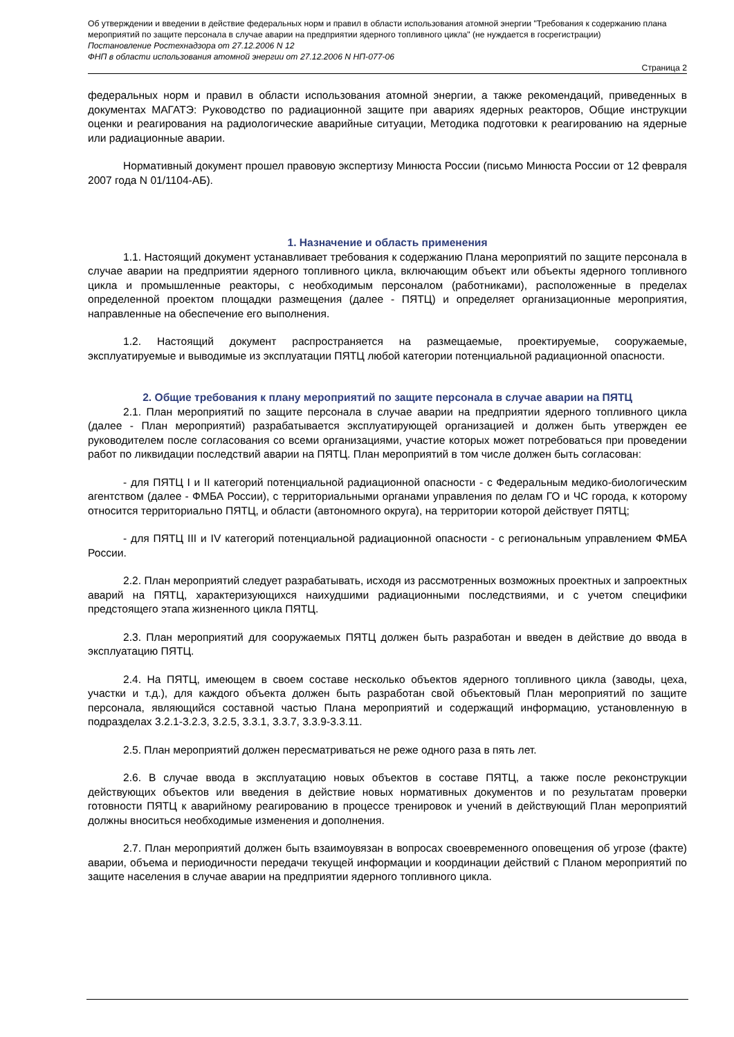Об утверждении и введении в действие федеральных норм и правил в области использования атомной энергии "Требования к содержанию плана мероприятий по защите персонала в случае аварии на предприятии ядерного топливного цикла" (не нуждается в госрегистрации)
Постановление Ростехнадзора от 27.12.2006 N 12
ФНП в области использования атомной энергии от 27.12.2006 N НП-077-06
Страница 2
федеральных норм и правил в области использования атомной энергии, а также рекомендаций, приведенных в документах МАГАТЭ: Руководство по радиационной защите при авариях ядерных реакторов, Общие инструкции оценки и реагирования на радиологические аварийные ситуации, Методика подготовки к реагированию на ядерные или радиационные аварии.
Нормативный документ прошел правовую экспертизу Минюста России (письмо Минюста России от 12 февраля 2007 года N 01/1104-АБ).
1. Назначение и область применения
1.1. Настоящий документ устанавливает требования к содержанию Плана мероприятий по защите персонала в случае аварии на предприятии ядерного топливного цикла, включающим объект или объекты ядерного топливного цикла и промышленные реакторы, с необходимым персоналом (работниками), расположенные в пределах определенной проектом площадки размещения (далее - ПЯТЦ) и определяет организационные мероприятия, направленные на обеспечение его выполнения.
1.2. Настоящий документ распространяется на размещаемые, проектируемые, сооружаемые, эксплуатируемые и выводимые из эксплуатации ПЯТЦ любой категории потенциальной радиационной опасности.
2. Общие требования к плану мероприятий по защите персонала в случае аварии на ПЯТЦ
2.1. План мероприятий по защите персонала в случае аварии на предприятии ядерного топливного цикла (далее - План мероприятий) разрабатывается эксплуатирующей организацией и должен быть утвержден ее руководителем после согласования со всеми организациями, участие которых может потребоваться при проведении работ по ликвидации последствий аварии на ПЯТЦ. План мероприятий в том числе должен быть согласован:
- для ПЯТЦ I и II категорий потенциальной радиационной опасности - с Федеральным медико-биологическим агентством (далее - ФМБА России), с территориальными органами управления по делам ГО и ЧС города, к которому относится территориально ПЯТЦ, и области (автономного округа), на территории которой действует ПЯТЦ;
- для ПЯТЦ III и IV категорий потенциальной радиационной опасности - с региональным управлением ФМБА России.
2.2. План мероприятий следует разрабатывать, исходя из рассмотренных возможных проектных и запроектных аварий на ПЯТЦ, характеризующихся наихудшими радиационными последствиями, и с учетом специфики предстоящего этапа жизненного цикла ПЯТЦ.
2.3. План мероприятий для сооружаемых ПЯТЦ должен быть разработан и введен в действие до ввода в эксплуатацию ПЯТЦ.
2.4. На ПЯТЦ, имеющем в своем составе несколько объектов ядерного топливного цикла (заводы, цеха, участки и т.д.), для каждого объекта должен быть разработан свой объектовый План мероприятий по защите персонала, являющийся составной частью Плана мероприятий и содержащий информацию, установленную в подразделах 3.2.1-3.2.3, 3.2.5, 3.3.1, 3.3.7, 3.3.9-3.3.11.
2.5. План мероприятий должен пересматриваться не реже одного раза в пять лет.
2.6. В случае ввода в эксплуатацию новых объектов в составе ПЯТЦ, а также после реконструкции действующих объектов или введения в действие новых нормативных документов и по результатам проверки готовности ПЯТЦ к аварийному реагированию в процессе тренировок и учений в действующий План мероприятий должны вноситься необходимые изменения и дополнения.
2.7. План мероприятий должен быть взаимоувязан в вопросах своевременного оповещения об угрозе (факте) аварии, объема и периодичности передачи текущей информации и координации действий с Планом мероприятий по защите населения в случае аварии на предприятии ядерного топливного цикла.